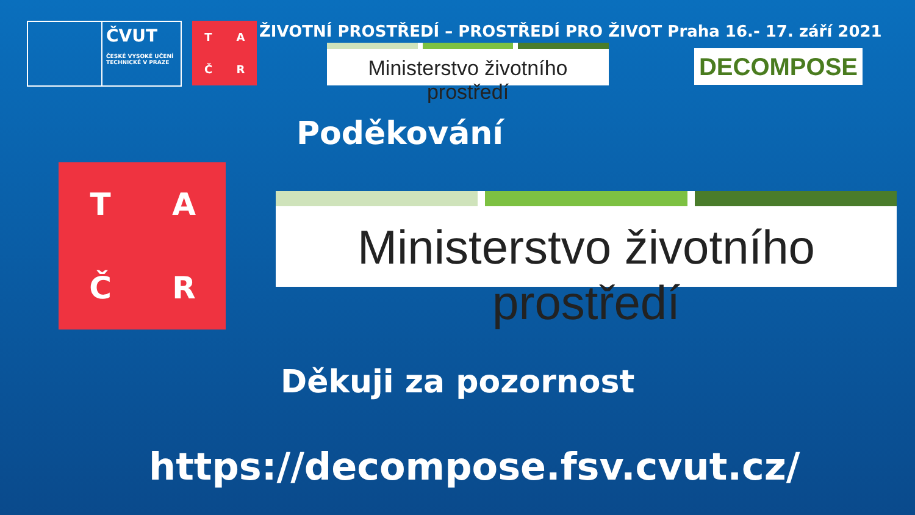ČVUT
ČESKÉ VYSOKÉ UČENÍ TECHNICKÉ V PRAZE
T
A
Č
R
ŽIVOTNÍ PROSTŘEDÍ – PROSTŘEDÍ PRO ŽIVOT Praha 16.- 17. září 2021
Ministerstvo životního prostředí DECOMPOSE
Poděkování
T
A
Č
R
Ministerstvo životního prostředí
Děkuji za pozornost
https://decompose.fsv.cvut.cz/